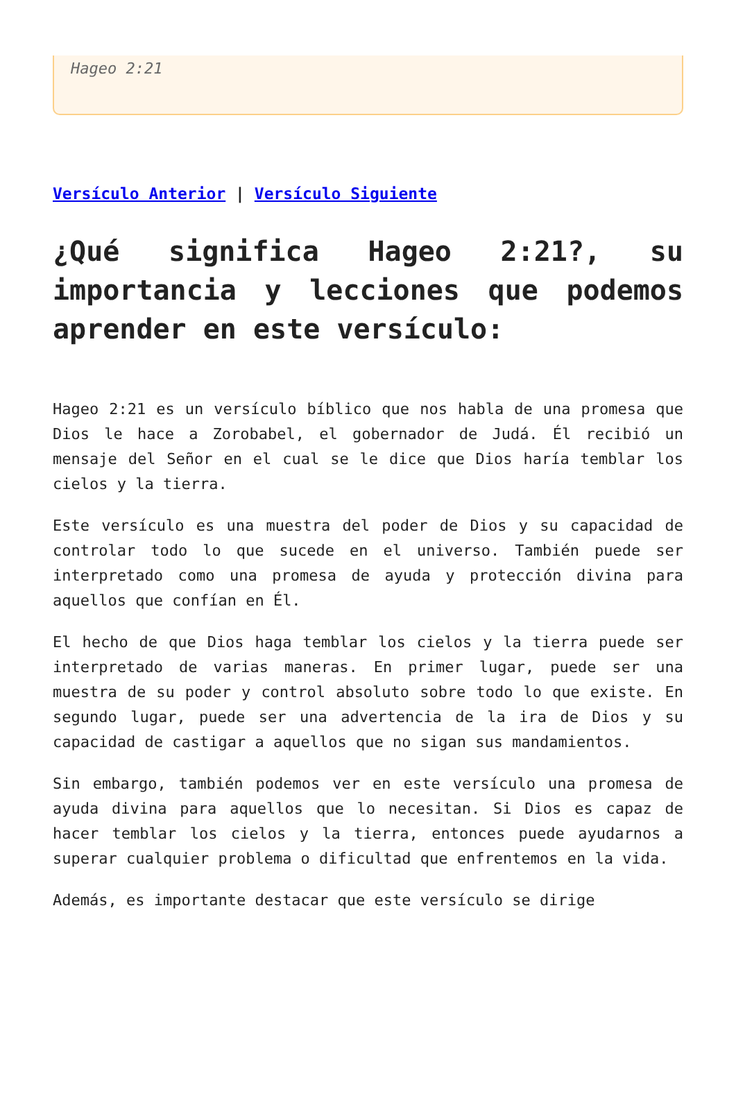Hageo 2:21
Versículo Anterior | Versículo Siguiente
¿Qué significa Hageo 2:21?, su importancia y lecciones que podemos aprender en este versículo:
Hageo 2:21 es un versículo bíblico que nos habla de una promesa que Dios le hace a Zorobabel, el gobernador de Judá. Él recibió un mensaje del Señor en el cual se le dice que Dios haría temblar los cielos y la tierra.
Este versículo es una muestra del poder de Dios y su capacidad de controlar todo lo que sucede en el universo. También puede ser interpretado como una promesa de ayuda y protección divina para aquellos que confían en Él.
El hecho de que Dios haga temblar los cielos y la tierra puede ser interpretado de varias maneras. En primer lugar, puede ser una muestra de su poder y control absoluto sobre todo lo que existe. En segundo lugar, puede ser una advertencia de la ira de Dios y su capacidad de castigar a aquellos que no sigan sus mandamientos.
Sin embargo, también podemos ver en este versículo una promesa de ayuda divina para aquellos que lo necesitan. Si Dios es capaz de hacer temblar los cielos y la tierra, entonces puede ayudarnos a superar cualquier problema o dificultad que enfrentemos en la vida.
Además, es importante destacar que este versículo se dirige